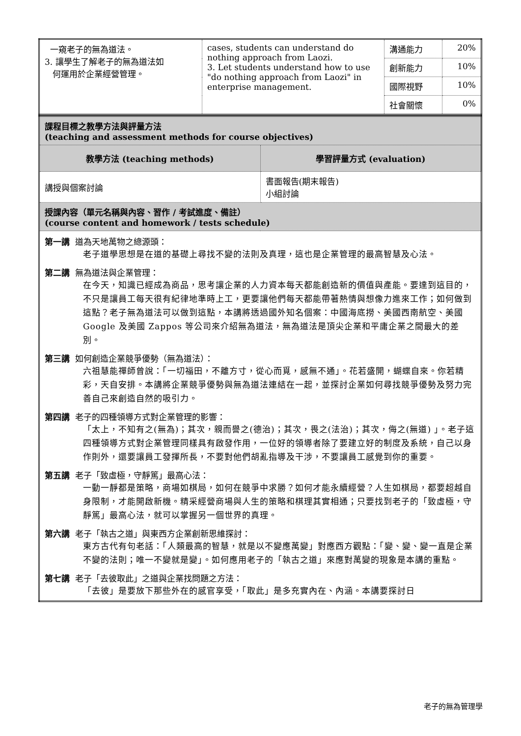| 一窺老子的無為道法。 3. 讓學生了解老子的無為道法如 何運用於企業經營管理。 | cases, students can understand do nothing approach from Laozi. 3. Let students understand how to use "do nothing approach from Laozi" in enterprise management. | 溝通能力 | 20% |
| | | 創新能力 | 10% |
| | | 國際視野 | 10% |
| | | 社會關懷 | 0% |
| 課程目標之教學方法與評量方法 (teaching and assessment methods for course objectives) | |
| 教學方法 (teaching methods) | 學習評量方式 (evaluation) |
| 講授與個案討論 | 書面報告(期末報告) 小組討論 |
| 授課內容（單元名稱與內容、習作 / 考試進度、備註） (course content and homework / tests schedule) | |
| 第一講 道為天地萬物之總源頭： 老子道學思想是在道的基礎上尋找不變的法則及真理，這也是企業管理的最高智慧及心法。 第二講 無為道法與企業管理： 在今天，知識已經成為商品，思考讓企業的人力資本每天都能創造新的價值與產能。要達到這目的，不只是讓員工每天很有紀律地準時上工，更要讓他們每天都能帶著熱情與想像力進來工作；如何做到這點？老子無為道法可以做到這點，本講將透過國外知名個案：中國海底撈、美國西南航空、美國 Google 及美國 Zappos 等公司來介紹無為道法，無為道法是頂尖企業和平庸企業之間最大的差別。 第三講 如何創造企業競爭優勢（無為道法）： 六祖慧能禪師曾說：「一切福田，不離方寸，從心而覓，感無不通」。花若盛開，蝴蝶自來。你若精彩，天自安排。本講將企業競爭優勢與無為道法連結在一起，並探討企業如何尋找競爭優勢及努力完善自己來創造自然的吸引力。 第四講 老子的四種領導方式對企業管理的影響： 「太上，不知有之(無為)；其次，親而譽之(德治)；其次，畏之(法治)；其次，侮之(無道) 」。老子這四種領導方式對企業管理同樣具有啟發作用，一位好的領導者除了要建立好的制度及系統，自己以身作則外，還要讓員工發揮所長，不要對他們胡亂指導及干涉，不要讓員工感覺到你的重要。 第五講 老子「致虛極，守靜篤」最高心法： 一動一靜都是策略，商場如棋局，如何在競爭中求勝？如何才能永續經營？人生如棋局，都要超越自身限制，才能開啟新機。精采經營商場與人生的策略和棋理其實相通；只要找到老子的「致虛極，守靜篤」最高心法，就可以掌握另一個世界的真理。 第六講 老子「執古之道」與東西方企業創新思維探討： 東方古代有句老話：「人類最高的智慧，就是以不變應萬變」對應西方觀點：「變、變、變一直是企業不變的法則；唯一不變就是變」。如何應用老子的「執古之道」來應對萬變的現象是本講的重點。 第七講 老子「去彼取此」之道與企業找問題之方法： 「去彼」是要放下那些外在的感官享受，「取此」是多充實內在、內涵。本講要探討日 | |
老子的無為管理學